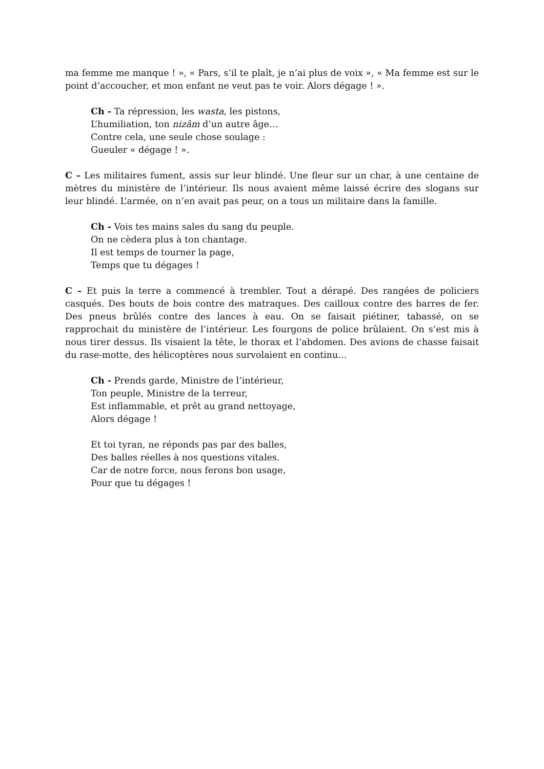ma femme me manque ! », « Pars, s’il te plaît, je n’ai plus de voix », « Ma femme est sur le point d’accoucher, et mon enfant ne veut pas te voir. Alors dégage ! ».
Ch - Ta répression, les wasta, les pistons,
L’humiliation, ton nizâm d’un autre âge…
Contre cela, une seule chose soulage :
Gueuler « dégage ! ».
C – Les militaires fument, assis sur leur blindé. Une fleur sur un char, à une centaine de mètres du ministère de l’intérieur. Ils nous avaient même laissé écrire des slogans sur leur blindé. L’armée, on n’en avait pas peur, on a tous un militaire dans la famille.
Ch - Vois tes mains sales du sang du peuple.
On ne cèdera plus à ton chantage.
Il est temps de tourner la page,
Temps que tu dégages !
C – Et puis la terre a commencé à trembler. Tout a dérapé. Des rangées de policiers casqués. Des bouts de bois contre des matraques. Des cailloux contre des barres de fer. Des pneus brûlés contre des lances à eau. On se faisait piétiner, tabassé, on se rapprochait du ministère de l’intérieur. Les fourgons de police brûlaient. On s’est mis à nous tirer dessus. Ils visaient la tête, le thorax et l’abdomen. Des avions de chasse faisait du rase-motte, des hélicoptères nous survolaient en continu…
Ch - Prends garde, Ministre de l’intérieur,
Ton peuple, Ministre de la terreur,
Est inflammable, et prêt au grand nettoyage,
Alors dégage !
Et toi tyran, ne réponds pas par des balles,
Des balles réelles à nos questions vitales.
Car de notre force, nous ferons bon usage,
Pour que tu dégages !